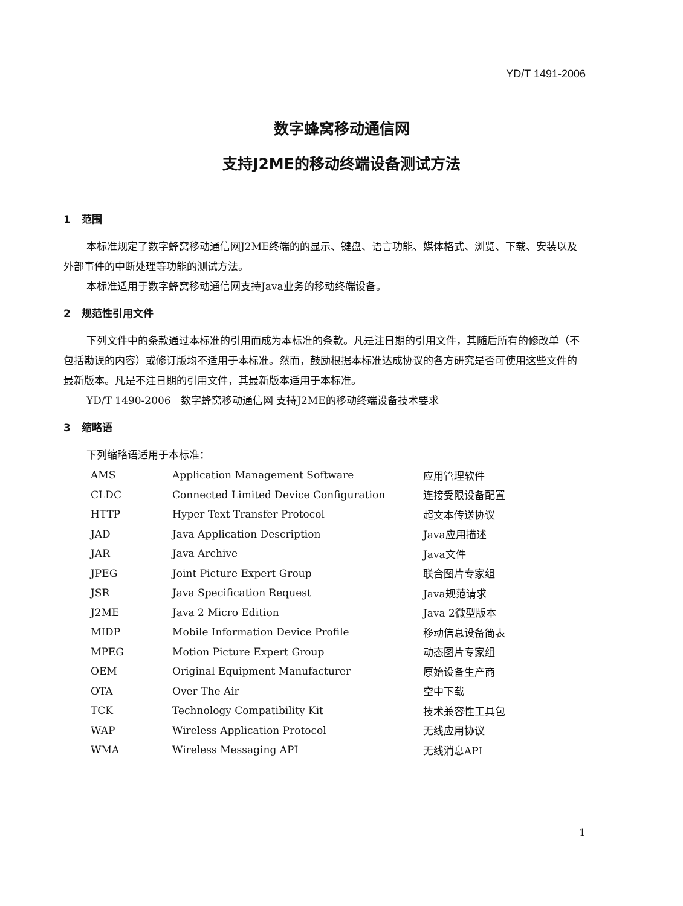YD/T 1491-2006
数字蜂窝移动通信网
支持J2ME的移动终端设备测试方法
1 范围
本标准规定了数字蜂窝移动通信网J2ME终端的的显示、键盘、语言功能、媒体格式、浏览、下载、安装以及外部事件的中断处理等功能的测试方法。
本标准适用于数字蜂窝移动通信网支持Java业务的移动终端设备。
2 规范性引用文件
下列文件中的条款通过本标准的引用而成为本标准的条款。凡是注日期的引用文件，其随后所有的修改单（不包括勘误的内容）或修订版均不适用于本标准。然而，鼓励根据本标准达成协议的各方研究是否可使用这些文件的最新版本。凡是不注日期的引用文件，其最新版本适用于本标准。
YD/T 1490-2006 数字蜂窝移动通信网 支持J2ME的移动终端设备技术要求
3 缩略语
下列缩略语适用于本标准：
| AMS | Application Management Software | 应用管理软件 |
| CLDC | Connected Limited Device Configuration | 连接受限设备配置 |
| HTTP | Hyper Text Transfer Protocol | 超文本传送协议 |
| JAD | Java Application Description | Java应用描述 |
| JAR | Java Archive | Java文件 |
| JPEG | Joint Picture Expert Group | 联合图片专家组 |
| JSR | Java Specification Request | Java规范请求 |
| J2ME | Java 2 Micro Edition | Java 2微型版本 |
| MIDP | Mobile Information Device Profile | 移动信息设备简表 |
| MPEG | Motion Picture Expert Group | 动态图片专家组 |
| OEM | Original Equipment Manufacturer | 原始设备生产商 |
| OTA | Over The Air | 空中下载 |
| TCK | Technology Compatibility Kit | 技术兼容性工具包 |
| WAP | Wireless Application Protocol | 无线应用协议 |
| WMA | Wireless Messaging API | 无线消息API |
1